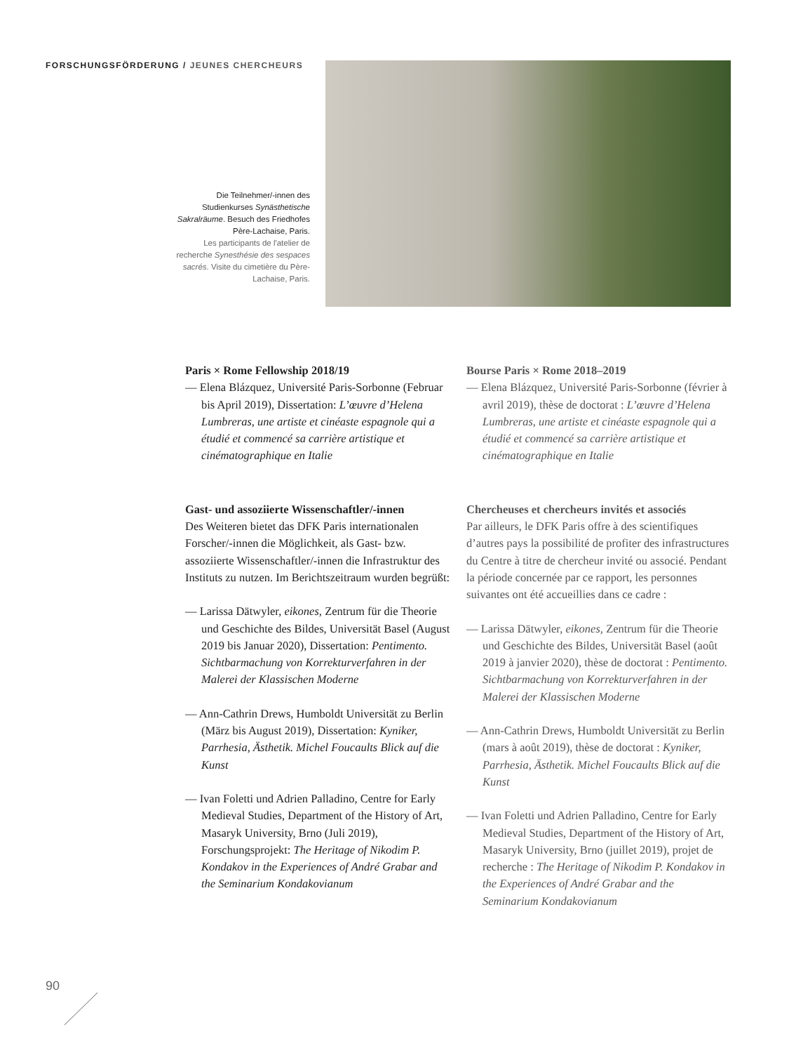FORSCHUNGSFÖRDERUNG / JEUNES CHERCHEURS
Die Teilnehmer/-innen des Studienkurses Synästhetische Sakralräume. Besuch des Friedhofes Père-Lachaise, Paris.
Les participants de l'atelier de recherche Synesthésie des sespaces sacrés. Visite du cimetière du Père-Lachaise, Paris.
Paris × Rome Fellowship 2018/19
— Elena Blázquez, Université Paris-Sorbonne (Februar bis April 2019), Dissertation: L’œuvre d’Helena Lumbreras, une artiste et cinéaste espagnole qui a étudié et commencé sa carrière artistique et cinématographique en Italie
Gast- und assoziierte Wissenschaftler/-innen
Des Weiteren bietet das DFK Paris internationalen Forscher/-innen die Möglichkeit, als Gast- bzw. assoziierte Wissenschaftler/-innen die Infrastruktur des Instituts zu nutzen. Im Berichtszeitraum wurden begrüßt:
— Larissa Dätwyler, eikones, Zentrum für die Theorie und Geschichte des Bildes, Universität Basel (August 2019 bis Januar 2020), Dissertation: Pentimento. Sichtbarmachung von Korrekturverfahren in der Malerei der Klassischen Moderne
— Ann-Cathrin Drews, Humboldt Universität zu Berlin (März bis August 2019), Dissertation: Kyniker, Parrhesia, Ästhetik. Michel Foucaults Blick auf die Kunst
— Ivan Foletti und Adrien Palladino, Centre for Early Medieval Studies, Department of the History of Art, Masaryk University, Brno (Juli 2019), Forschungsprojekt: The Heritage of Nikodim P. Kondakov in the Experiences of André Grabar and the Seminarium Kondakovianum
Bourse Paris × Rome 2018–2019
— Elena Blázquez, Université Paris-Sorbonne (février à avril 2019), thèse de doctorat : L’œuvre d’Helena Lumbreras, une artiste et cinéaste espagnole qui a étudié et commencé sa carrière artistique et cinématographique en Italie
Chercheuses et chercheurs invités et associés
Par ailleurs, le DFK Paris offre à des scientifiques d’autres pays la possibilité de profiter des infrastructures du Centre à titre de chercheur invité ou associé. Pendant la période concernée par ce rapport, les personnes suivantes ont été accueillies dans ce cadre :
— Larissa Dätwyler, eikones, Zentrum für die Theorie und Geschichte des Bildes, Universität Basel (août 2019 à janvier 2020), thèse de doctorat : Pentimento. Sichtbarmachung von Korrekturverfahren in der Malerei der Klassischen Moderne
— Ann-Cathrin Drews, Humboldt Universität zu Berlin (mars à août 2019), thèse de doctorat : Kyniker, Parrhesia, Ästhetik. Michel Foucaults Blick auf die Kunst
— Ivan Foletti und Adrien Palladino, Centre for Early Medieval Studies, Department of the History of Art, Masaryk University, Brno (juillet 2019), projet de recherche : The Heritage of Nikodim P. Kondakov in the Experiences of André Grabar and the Seminarium Kondakovianum
90